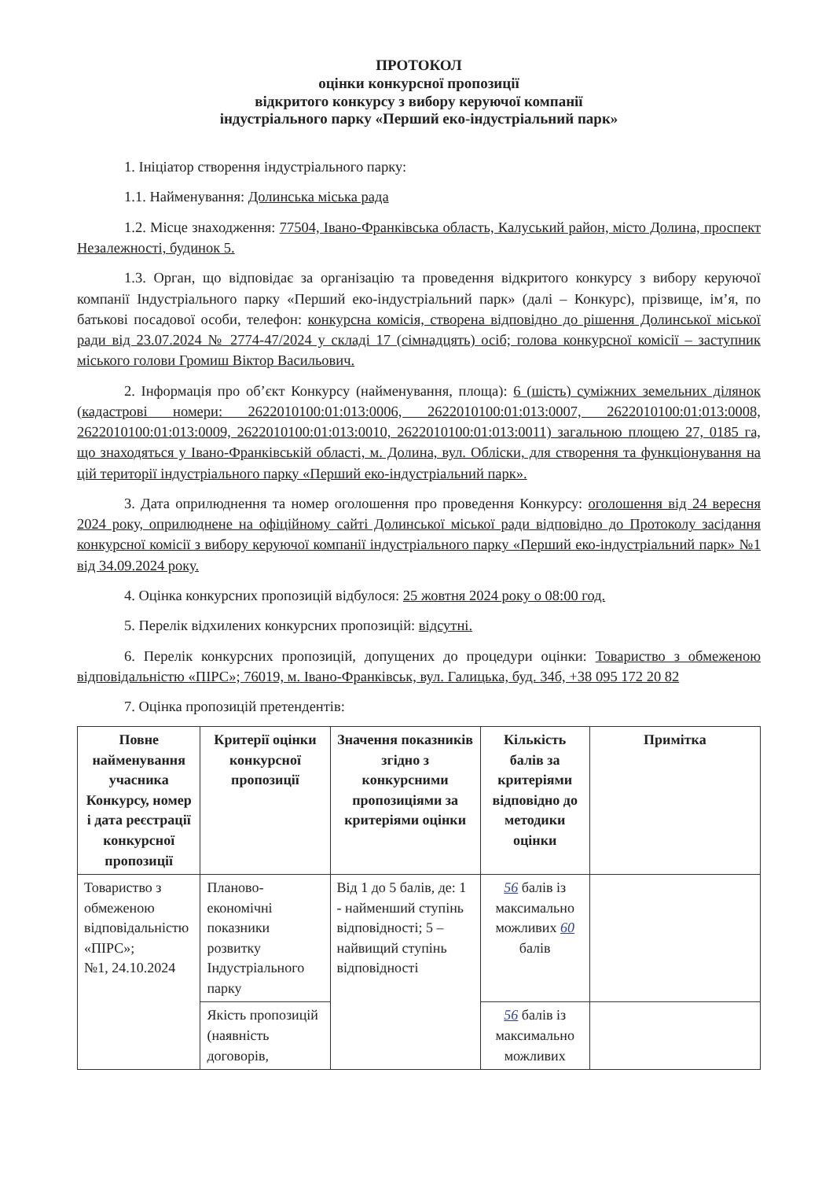ПРОТОКОЛ
оцінки конкурсної пропозиції
відкритого конкурсу з вибору керуючої компанії
індустріального парку «Перший еко-індустріальний парк»
1. Ініціатор створення індустріального парку:
1.1. Найменування: Долинська міська рада
1.2. Місце знаходження: 77504, Івано-Франківська область, Калуський район, місто Долина, проспект Незалежності, будинок 5.
1.3. Орган, що відповідає за організацію та проведення відкритого конкурсу з вибору керуючої компанії Індустріального парку «Перший еко-індустріальний парк» (далі – Конкурс), прізвище, ім’я, по батькові посадової особи, телефон: конкурсна комісія, створена відповідно до рішення Долинської міської ради від 23.07.2024 № 2774-47/2024 у складі 17 (сімнадцять) осіб; голова конкурсної комісії – заступник міського голови Громиш Віктор Васильович.
2. Інформація про об’єкт Конкурсу (найменування, площа): 6 (шість) суміжних земельних ділянок (кадастрові номери: 2622010100:01:013:0006, 2622010100:01:013:0007, 2622010100:01:013:0008, 2622010100:01:013:0009, 2622010100:01:013:0010, 2622010100:01:013:0011) загальною площею 27, 0185 га, що знаходяться у Івано-Франківській області, м. Долина, вул. Обліски, для створення та функціонування на цій території індустріального парку «Перший еко-індустріальний парк».
3. Дата оприлюднення та номер оголошення про проведення Конкурсу: оголошення від 24 вересня 2024 року, оприлюднене на офіційному сайті Долинської міської ради відповідно до Протоколу засідання конкурсної комісії з вибору керуючої компанії індустріального парку «Перший еко-індустріальний парк» №1 від 34.09.2024 року.
4. Оцінка конкурсних пропозицій відбулося: 25 жовтня 2024 року о 08:00 год.
5. Перелік відхилених конкурсних пропозицій: відсутні.
6. Перелік конкурсних пропозицій, допущених до процедури оцінки: Товариство з обмеженою відповідальністю «ПІРС»; 76019, м. Івано-Франківськ, вул. Галицька, буд. 34б, +38 095 172 20 82
7. Оцінка пропозицій претендентів:
| Повне найменування учасника Конкурсу, номер і дата реєстрації конкурсної пропозиції | Критерії оцінки конкурсної пропозиції | Значення показників згідно з конкурсними пропозиціями за критеріями оцінки | Кількість балів за критеріями відповідно до методики оцінки | Примітка |
| --- | --- | --- | --- | --- |
| Товариство з обмеженою відповідальністю «ПІРС»; №1, 24.10.2024 | Планово-економічні показники розвитку Індустріального парку | Від 1 до 5 балів, де: 1 - найменший ступінь відповідності; 5 – найвищий ступінь відповідності | 56 балів із максимально можливих 60 балів | |
| | Якість пропозицій (наявність договорів, | | 56 балів із максимально можливих | |